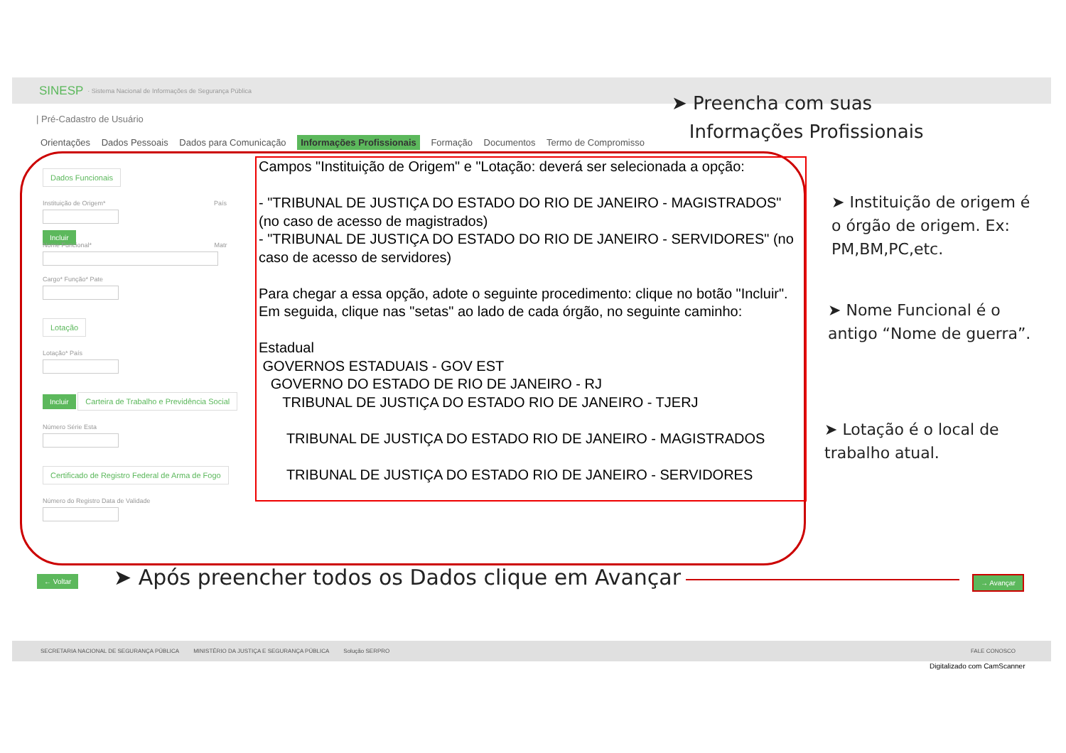SINESP · Sistema Nacional de Informações de Segurança Pública
| Pré-Cadastro de Usuário
Orientações Dados Pessoais Dados para Comunicação Informações Profissionais Formação Documentos Termo de Compromisso
Dados Funcionais
Instituição de Origem* País
Incluir
Nome Funcional* Matr
Cargo* Função* Pate
Lotação
Lotação* País
Incluir
Carteira de Trabalho e Previdência Social
Número Série Esta
Certificado de Registro Federal de Arma de Fogo
Número do Registro Data de Validade
Campos "Instituição de Origem" e "Lotação: deverá ser selecionada a opção:
- "TRIBUNAL DE JUSTIÇA DO ESTADO DO RIO DE JANEIRO - MAGISTRADOS" (no caso de acesso de magistrados)
- "TRIBUNAL DE JUSTIÇA DO ESTADO DO RIO DE JANEIRO - SERVIDORES" (no caso de acesso de servidores)
Para chegar a essa opção, adote o seguinte procedimento: clique no botão "Incluir". Em seguida, clique nas "setas" ao lado de cada órgão, no seguinte caminho:
Estadual
GOVERNOS ESTADUAIS - GOV EST
GOVERNO DO ESTADO DE RIO DE JANEIRO - RJ
TRIBUNAL DE JUSTIÇA DO ESTADO RIO DE JANEIRO - TJERJ
TRIBUNAL DE JUSTIÇA DO ESTADO RIO DE JANEIRO - MAGISTRADOS
TRIBUNAL DE JUSTIÇA DO ESTADO RIO DE JANEIRO - SERVIDORES
➤ Preencha com suas
Informações Profissionais
➤ Instituição de origem é o órgão de origem. Ex: PM,BM,PC,etc.
➤ Nome Funcional é o antigo “Nome de guerra”.
➤ Lotação é o local de trabalho atual.
← Voltar
➤ Após preencher todos os Dados clique em Avançar
→ Avançar
SECRETARIA NACIONAL DE SEGURANÇA PÚBLICA MINISTÉRIO DA JUSTIÇA E SEGURANÇA PÚBLICA Solução SERPRO FALE CONOSCO
Digitalizado com CamScanner